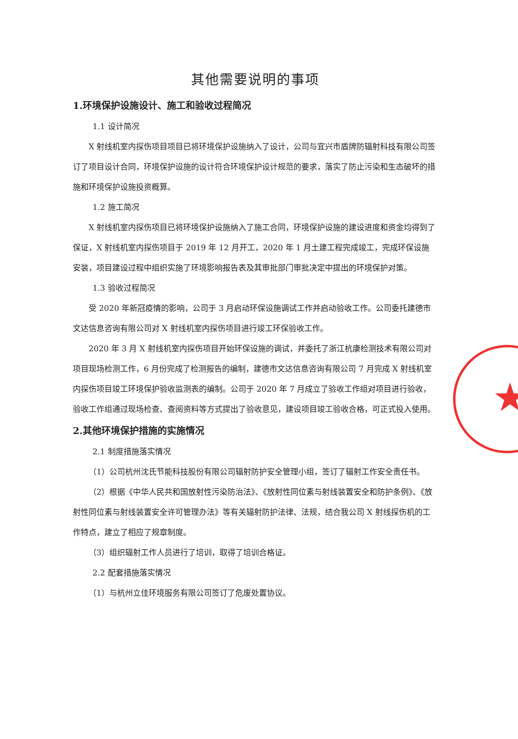★
其他需要说明的事项
1.环境保护设施设计、施工和验收过程简况
1.1 设计简况
X 射线机室内探伤项目项目已将环境保护设施纳入了设计，公司与宜兴市盾牌防辐射科技有限公司签订了项目设计合同，环境保护设施的设计符合环境保护设计规范的要求，落实了防止污染和生态破坏的措施和环境保护设施投资概算。
1.2 施工简况
X 射线机室内探伤项目已将环境保护设施纳入了施工合同，环境保护设施的建设进度和资金均得到了保证，X 射线机室内探伤项目于 2019 年 12 月开工，2020 年 1 月土建工程完成竣工，完成环保设施安装，项目建设过程中组织实施了环境影响报告表及其审批部门审批决定中提出的环境保护对策。
1.3 验收过程简况
受 2020 年新冠疫情的影响，公司于 3 月启动环保设施调试工作并启动验收工作。公司委托建德市文达信息咨询有限公司对 X 射线机室内探伤项目进行竣工环保验收工作。
2020 年 3 月 X 射线机室内探伤项目开始环保设施的调试，并委托了浙江杭康检测技术有限公司对项目现场检测工作，6 月份完成了检测报告的编制，建德市文达信息咨询有限公司 7 月完成 X 射线机室内探伤项目竣工环境保护验收监测表的编制。公司于 2020 年 7 月成立了验收工作组对项目进行验收，验收工作组通过现场检查、查阅资料等方式提出了验收意见，建设项目竣工验收合格，可正式投入使用。
2.其他环境保护措施的实施情况
2.1 制度措施落实情况
（1）公司杭州沈氏节能科技股份有限公司辐射防护安全管理小组，签订了辐射工作安全责任书。
（2）根据《中华人民共和国放射性污染防治法》、《放射性同位素与射线装置安全和防护条例》、《放射性同位素与射线装置安全许可管理办法》等有关辐射防护法律、法规，结合我公司 X 射线探伤机的工作特点，建立了相应了规章制度。
（3）组织辐射工作人员进行了培训，取得了培训合格证。
2.2 配套措施落实情况
（1）与杭州立佳环境服务有限公司签订了危废处置协议。